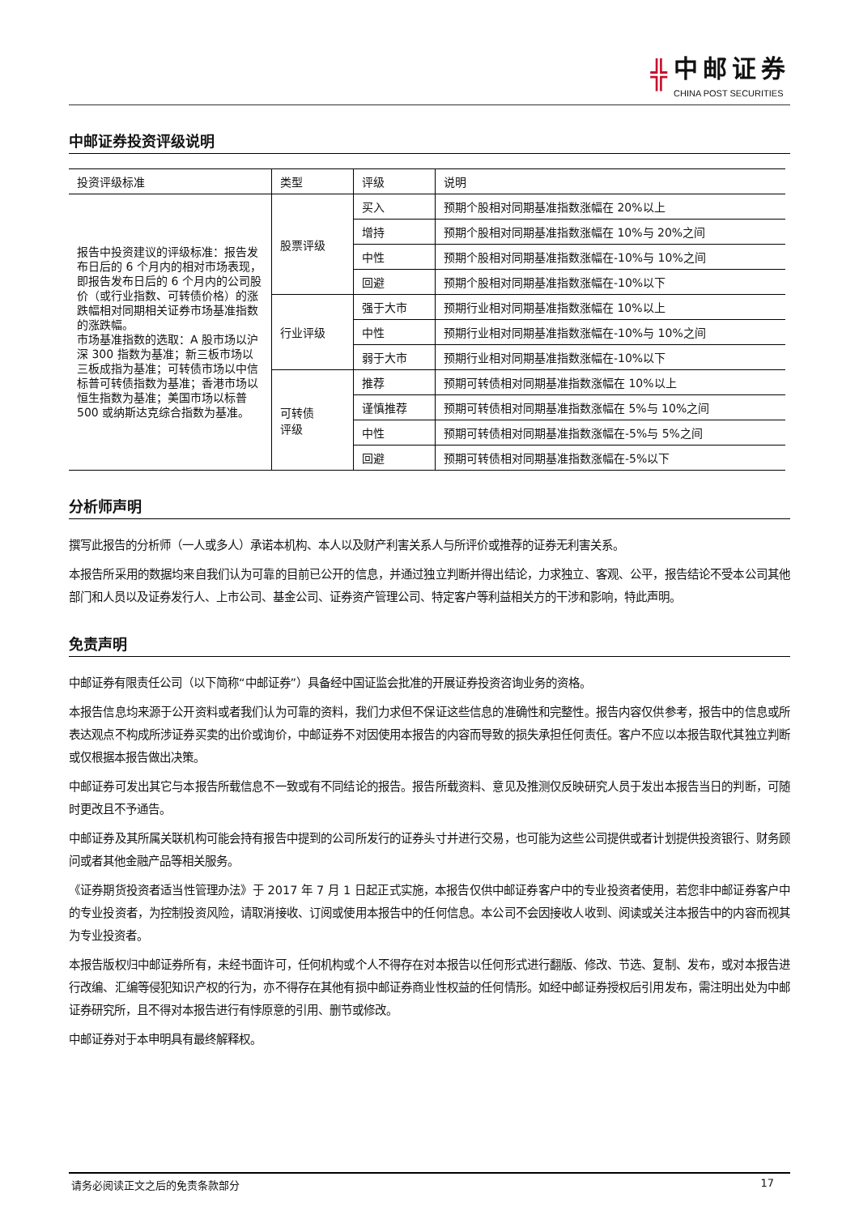╬ 中邮证券
CHINA POST SECURITIES
中邮证券投资评级说明
| 投资评级标准 | 类型 | 评级 | 说明 |
| --- | --- | --- | --- |
| 报告中投资建议的评级标准：报告发布日后的 6 个月内的相对市场表现，即报告发布日后的 6 个月内的公司股价（或行业指数、可转债价格）的涨跌幅相对同期相关证券市场基准指数的涨跌幅。 市场基准指数的选取：A 股市场以沪深 300 指数为基准；新三板市场以三板成指为基准；可转债市场以中信标普可转债指数为基准；香港市场以恒生指数为基准；美国市场以标普 500 或纳斯达克综合指数为基准。 | 股票评级 | 买入 | 预期个股相对同期基准指数涨幅在 20%以上 |
| | | 增持 | 预期个股相对同期基准指数涨幅在 10%与 20%之间 |
| | | 中性 | 预期个股相对同期基准指数涨幅在-10%与 10%之间 |
| | | 回避 | 预期个股相对同期基准指数涨幅在-10%以下 |
| | 行业评级 | 强于大市 | 预期行业相对同期基准指数涨幅在 10%以上 |
| | | 中性 | 预期行业相对同期基准指数涨幅在-10%与 10%之间 |
| | | 弱于大市 | 预期行业相对同期基准指数涨幅在-10%以下 |
| | 可转债 评级 | 推荐 | 预期可转债相对同期基准指数涨幅在 10%以上 |
| | | 谨慎推荐 | 预期可转债相对同期基准指数涨幅在 5%与 10%之间 |
| | | 中性 | 预期可转债相对同期基准指数涨幅在-5%与 5%之间 |
| | | 回避 | 预期可转债相对同期基准指数涨幅在-5%以下 |
分析师声明
撰写此报告的分析师（一人或多人）承诺本机构、本人以及财产利害关系人与所评价或推荐的证券无利害关系。
本报告所采用的数据均来自我们认为可靠的目前已公开的信息，并通过独立判断并得出结论，力求独立、客观、公平，报告结论不受本公司其他部门和人员以及证券发行人、上市公司、基金公司、证券资产管理公司、特定客户等利益相关方的干涉和影响，特此声明。
免责声明
中邮证券有限责任公司（以下简称“中邮证券”）具备经中国证监会批准的开展证券投资咨询业务的资格。
本报告信息均来源于公开资料或者我们认为可靠的资料，我们力求但不保证这些信息的准确性和完整性。报告内容仅供参考，报告中的信息或所表达观点不构成所涉证券买卖的出价或询价，中邮证券不对因使用本报告的内容而导致的损失承担任何责任。客户不应以本报告取代其独立判断或仅根据本报告做出决策。
中邮证券可发出其它与本报告所载信息不一致或有不同结论的报告。报告所载资料、意见及推测仅反映研究人员于发出本报告当日的判断，可随时更改且不予通告。
中邮证券及其所属关联机构可能会持有报告中提到的公司所发行的证券头寸并进行交易，也可能为这些公司提供或者计划提供投资银行、财务顾问或者其他金融产品等相关服务。
《证券期货投资者适当性管理办法》于 2017 年 7 月 1 日起正式实施，本报告仅供中邮证券客户中的专业投资者使用，若您非中邮证券客户中的专业投资者，为控制投资风险，请取消接收、订阅或使用本报告中的任何信息。本公司不会因接收人收到、阅读或关注本报告中的内容而视其为专业投资者。
本报告版权归中邮证券所有，未经书面许可，任何机构或个人不得存在对本报告以任何形式进行翻版、修改、节选、复制、发布，或对本报告进行改编、汇编等侵犯知识产权的行为，亦不得存在其他有损中邮证券商业性权益的任何情形。如经中邮证券授权后引用发布，需注明出处为中邮证券研究所，且不得对本报告进行有悖原意的引用、删节或修改。
中邮证券对于本申明具有最终解释权。
请务必阅读正文之后的免责条款部分 17